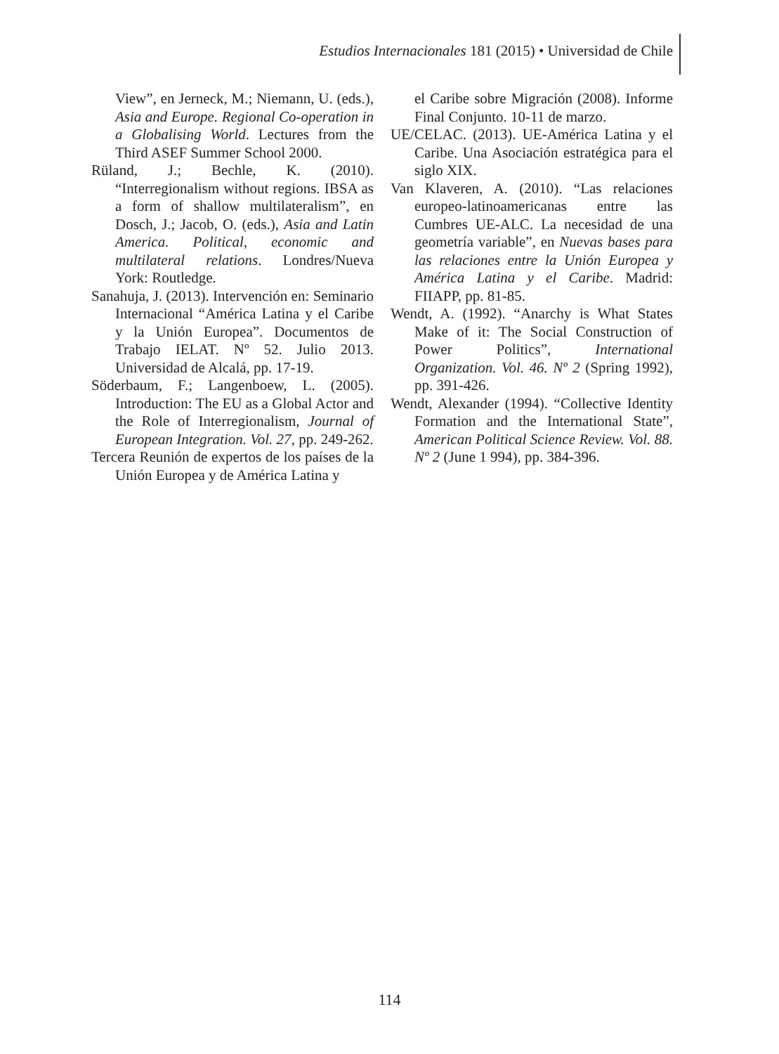Estudios Internacionales 181 (2015) • Universidad de Chile
View”, en Jerneck, M.; Niemann, U. (eds.), Asia and Europe. Regional Co-operation in a Globalising World. Lectures from the Third ASEF Summer School 2000.
Rüland, J.; Bechle, K. (2010). “Interregionalism without regions. IBSA as a form of shallow multilateralism”, en Dosch, J.; Jacob, O. (eds.), Asia and Latin America. Political, economic and multilateral relations. Londres/Nueva York: Routledge.
Sanahuja, J. (2013). Intervención en: Seminario Internacional “América Latina y el Caribe y la Unión Europea”. Documentos de Trabajo IELAT. Nº 52. Julio 2013. Universidad de Alcalá, pp. 17-19.
Söderbaum, F.; Langenboew, L. (2005). Introduction: The EU as a Global Actor and the Role of Interregionalism, Journal of European Integration. Vol. 27, pp. 249-262.
Tercera Reunión de expertos de los países de la Unión Europea y de América Latina y
el Caribe sobre Migración (2008). Informe Final Conjunto. 10-11 de marzo.
UE/CELAC. (2013). UE-América Latina y el Caribe. Una Asociación estratégica para el siglo XIX.
Van Klaveren, A. (2010). “Las relaciones europeo-latinoamericanas entre las Cumbres UE-ALC. La necesidad de una geometría variable”, en Nuevas bases para las relaciones entre la Unión Europea y América Latina y el Caribe. Madrid: FIIAPP, pp. 81-85.
Wendt, A. (1992). “Anarchy is What States Make of it: The Social Construction of Power Politics”, International Organization. Vol. 46. Nº 2 (Spring 1992), pp. 391-426.
Wendt, Alexander (1994). “Collective Identity Formation and the International State”, American Political Science Review. Vol. 88. Nº 2 (June 1 994), pp. 384-396.
114